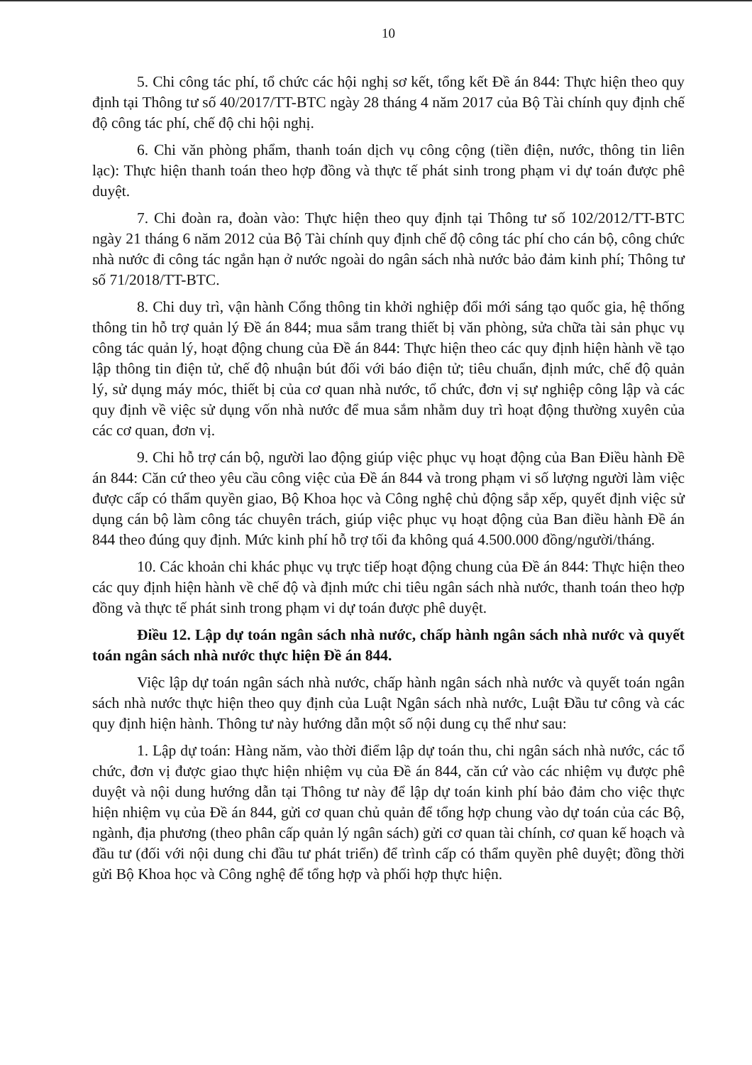10
5. Chi công tác phí, tổ chức các hội nghị sơ kết, tổng kết Đề án 844: Thực hiện theo quy định tại Thông tư số 40/2017/TT-BTC ngày 28 tháng 4 năm 2017 của Bộ Tài chính quy định chế độ công tác phí, chế độ chi hội nghị.
6. Chi văn phòng phẩm, thanh toán dịch vụ công cộng (tiền điện, nước, thông tin liên lạc): Thực hiện thanh toán theo hợp đồng và thực tế phát sinh trong phạm vi dự toán được phê duyệt.
7. Chi đoàn ra, đoàn vào: Thực hiện theo quy định tại Thông tư số 102/2012/TT-BTC ngày 21 tháng 6 năm 2012 của Bộ Tài chính quy định chế độ công tác phí cho cán bộ, công chức nhà nước đi công tác ngắn hạn ở nước ngoài do ngân sách nhà nước bảo đảm kinh phí; Thông tư số 71/2018/TT-BTC.
8. Chi duy trì, vận hành Cổng thông tin khởi nghiệp đổi mới sáng tạo quốc gia, hệ thống thông tin hỗ trợ quản lý Đề án 844; mua sắm trang thiết bị văn phòng, sửa chữa tài sản phục vụ công tác quản lý, hoạt động chung của Đề án 844: Thực hiện theo các quy định hiện hành về tạo lập thông tin điện tử, chế độ nhuận bút đối với báo điện tử; tiêu chuẩn, định mức, chế độ quản lý, sử dụng máy móc, thiết bị của cơ quan nhà nước, tổ chức, đơn vị sự nghiệp công lập và các quy định về việc sử dụng vốn nhà nước để mua sắm nhằm duy trì hoạt động thường xuyên của các cơ quan, đơn vị.
9. Chi hỗ trợ cán bộ, người lao động giúp việc phục vụ hoạt động của Ban Điều hành Đề án 844: Căn cứ theo yêu cầu công việc của Đề án 844 và trong phạm vi số lượng người làm việc được cấp có thẩm quyền giao, Bộ Khoa học và Công nghệ chủ động sắp xếp, quyết định việc sử dụng cán bộ làm công tác chuyên trách, giúp việc phục vụ hoạt động của Ban điều hành Đề án 844 theo đúng quy định. Mức kinh phí hỗ trợ tối đa không quá 4.500.000 đồng/người/tháng.
10. Các khoản chi khác phục vụ trực tiếp hoạt động chung của Đề án 844: Thực hiện theo các quy định hiện hành về chế độ và định mức chi tiêu ngân sách nhà nước, thanh toán theo hợp đồng và thực tế phát sinh trong phạm vi dự toán được phê duyệt.
Điều 12. Lập dự toán ngân sách nhà nước, chấp hành ngân sách nhà nước và quyết toán ngân sách nhà nước thực hiện Đề án 844.
Việc lập dự toán ngân sách nhà nước, chấp hành ngân sách nhà nước và quyết toán ngân sách nhà nước thực hiện theo quy định của Luật Ngân sách nhà nước, Luật Đầu tư công và các quy định hiện hành. Thông tư này hướng dẫn một số nội dung cụ thể như sau:
1. Lập dự toán: Hàng năm, vào thời điểm lập dự toán thu, chi ngân sách nhà nước, các tổ chức, đơn vị được giao thực hiện nhiệm vụ của Đề án 844, căn cứ vào các nhiệm vụ được phê duyệt và nội dung hướng dẫn tại Thông tư này để lập dự toán kinh phí bảo đảm cho việc thực hiện nhiệm vụ của Đề án 844, gửi cơ quan chủ quản để tổng hợp chung vào dự toán của các Bộ, ngành, địa phương (theo phân cấp quản lý ngân sách) gửi cơ quan tài chính, cơ quan kế hoạch và đầu tư (đối với nội dung chi đầu tư phát triển) để trình cấp có thẩm quyền phê duyệt; đồng thời gửi Bộ Khoa học và Công nghệ để tổng hợp và phối hợp thực hiện.